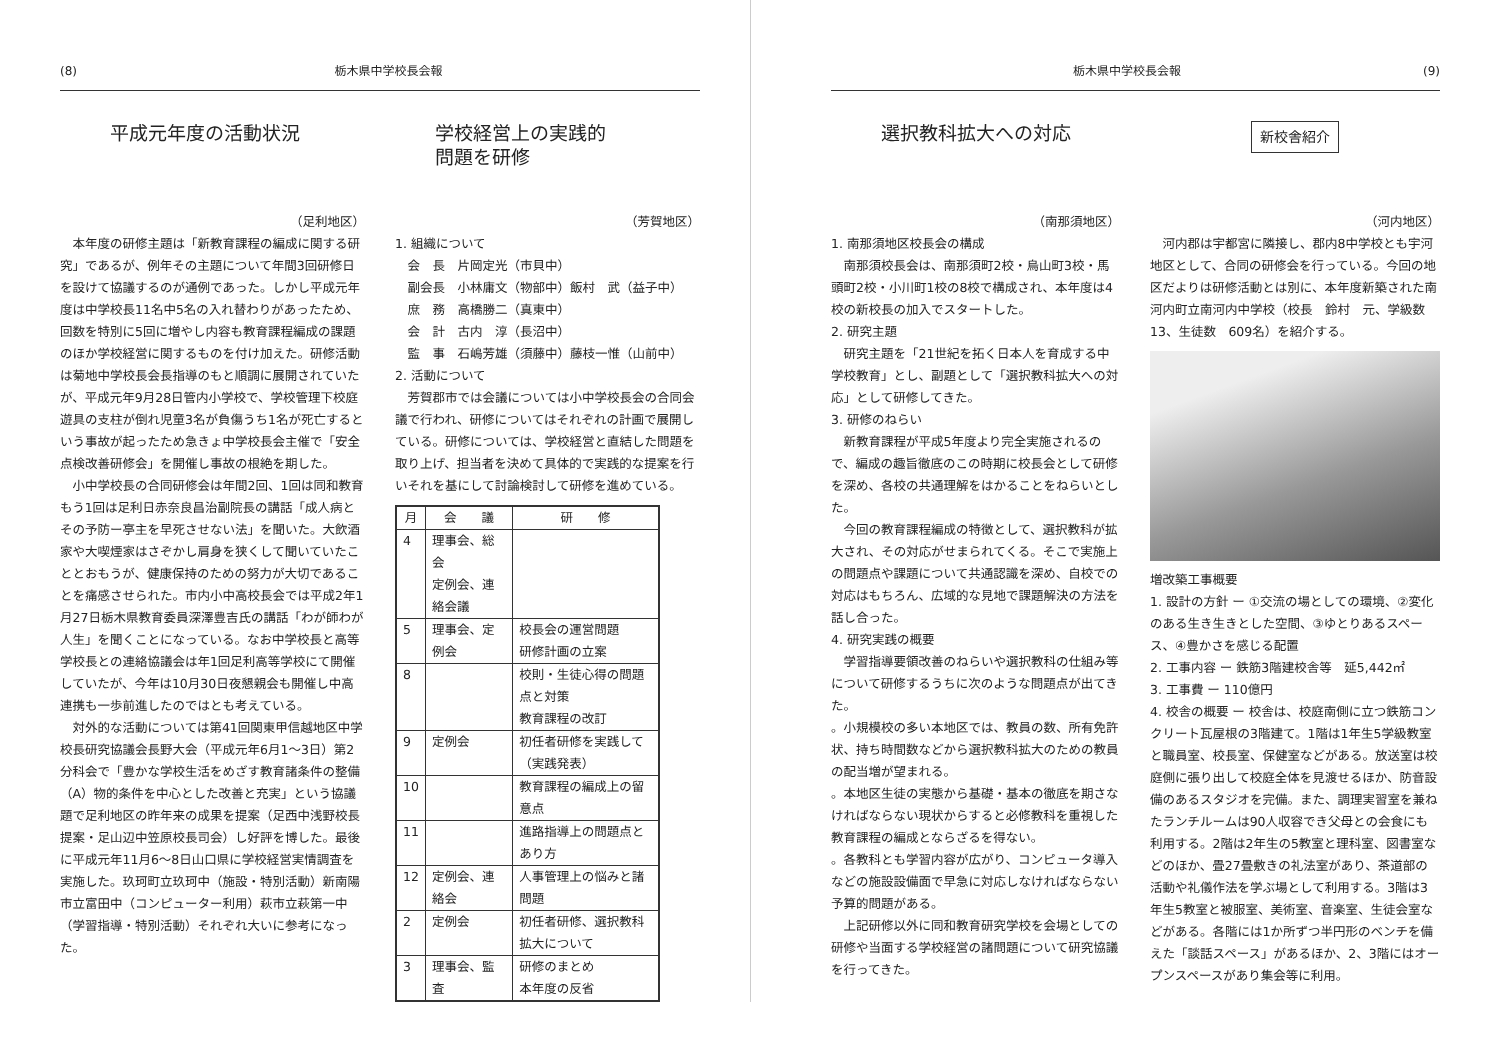(8) 栃木県中学校長会報
平成元年度の活動状況
（足利地区）
本年度の研修主題は「新教育課程の編成に関する研究」であるが、例年その主題について年間3回研修日を設けて協議するのが通例であった。しかし平成元年度は中学校長11名中5名の入れ替わりがあったため、回数を特別に5回に増やし内容も教育課程編成の課題のほか学校経営に関するものを付け加えた。研修活動は菊地中学校長会長指導のもと順調に展開されていたが、平成元年9月28日管内小学校で、学校管理下校庭遊具の支柱が倒れ児童3名が負傷うち1名が死亡するという事故が起ったため急きょ中学校長会主催で「安全点検改善研修会」を開催し事故の根絶を期した。
小中学校長の合同研修会は年間2回、1回は同和教育もう1回は足利日赤奈良昌治副院長の講話「成人病とその予防ー亭主を早死させない法」を聞いた。大飲酒家や大喫煙家はさぞかし肩身を狭くして聞いていたこととおもうが、健康保持のための努力が大切であることを痛感させられた。市内小中高校長会では平成2年1月27日栃木県教育委員深澤豊吉氏の講話「わが師わが人生」を聞くことになっている。なお中学校長と高等学校長との連絡協議会は年1回足利高等学校にて開催していたが、今年は10月30日夜懇親会も開催し中高連携も一歩前進したのではとも考えている。
対外的な活動については第41回関東甲信越地区中学校長研究協議会長野大会（平成元年6月1～3日）第2分科会で「豊かな学校生活をめざす教育諸条件の整備（A）物的条件を中心とした改善と充実」という協議題で足利地区の昨年来の成果を提案（足西中浅野校長提案・足山辺中笠原校長司会）し好評を博した。最後に平成元年11月6～8日山口県に学校経営実情調査を実施した。玖珂町立玖珂中（施設・特別活動）新南陽市立富田中（コンピューター利用）萩市立萩第一中（学習指導・特別活動）それぞれ大いに参考になった。
学校経営上の実践的
問題を研修
（芳賀地区）
1. 組織について
　会　長　片岡定光（市貝中）
　副会長　小林庸文（物部中）飯村　武（益子中）
　庶　務　高橋勝二（真東中）
　会　計　古内　淳（長沼中）
　監　事　石嶋芳雄（須藤中）藤枝一惟（山前中）
2. 活動について
芳賀郡市では会議については小中学校長会の合同会議で行われ、研修についてはそれぞれの計画で展開している。研修については、学校経営と直結した問題を取り上げ、担当者を決めて具体的で実践的な提案を行いそれを基にして討論検討して研修を進めている。
| 月 | 会 議 | 研 修 |
| --- | --- | --- |
| 4 | 理事会、総会 定例会、連絡会議 | |
| 5 | 理事会、定例会 | 校長会の運営問題 研修計画の立案 |
| 8 | | 校則・生徒心得の問題点と対策 教育課程の改訂 |
| 9 | 定例会 | 初任者研修を実践して（実践発表） |
| 10 | | 教育課程の編成上の留意点 |
| 11 | | 進路指導上の問題点とあり方 |
| 12 | 定例会、連絡会 | 人事管理上の悩みと諸問題 |
| 2 | 定例会 | 初任者研修、選択教科拡大について |
| 3 | 理事会、監査 | 研修のまとめ 本年度の反省 |
栃木県中学校長会報 (9)
選択教科拡大への対応
（南那須地区）
1. 南那須地区校長会の構成
南那須校長会は、南那須町2校・烏山町3校・馬頭町2校・小川町1校の8校で構成され、本年度は4校の新校長の加入でスタートした。
2. 研究主題
研究主題を「21世紀を拓く日本人を育成する中学校教育」とし、副題として「選択教科拡大への対応」として研修してきた。
3. 研修のねらい
新教育課程が平成5年度より完全実施されるので、編成の趣旨徹底のこの時期に校長会として研修を深め、各校の共通理解をはかることをねらいとした。
今回の教育課程編成の特徴として、選択教科が拡大され、その対応がせまられてくる。そこで実施上の問題点や課題について共通認識を深め、自校での対応はもちろん、広域的な見地で課題解決の方法を話し合った。
4. 研究実践の概要
学習指導要領改善のねらいや選択教科の仕組み等について研修するうちに次のような問題点が出てきた。
。小規模校の多い本地区では、教員の数、所有免許状、持ち時間数などから選択教科拡大のための教員の配当増が望まれる。
。本地区生徒の実態から基礎・基本の徹底を期さなければならない現状からすると必修教科を重視した教育課程の編成とならざるを得ない。
。各教科とも学習内容が広がり、コンピュータ導入などの施設設備面で早急に対応しなければならない予算的問題がある。
上記研修以外に同和教育研究学校を会場としての研修や当面する学校経営の諸問題について研究協議を行ってきた。
新校舎紹介
（河内地区）
河内郡は宇都宮に隣接し、郡内8中学校とも宇河地区として、合同の研修会を行っている。今回の地区だよりは研修活動とは別に、本年度新築された南河内町立南河内中学校（校長　鈴村　元、学級数　13、生徒数　609名）を紹介する。
増改築工事概要
1. 設計の方針 ー ①交流の場としての環境、②変化のある生き生きとした空間、③ゆとりあるスペース、④豊かさを感じる配置
2. 工事内容 ー 鉄筋3階建校舎等　延5,442㎡
3. 工事費 ー 110億円
4. 校舎の概要 ー 校舎は、校庭南側に立つ鉄筋コンクリート瓦屋根の3階建て。1階は1年生5学級教室と職員室、校長室、保健室などがある。放送室は校庭側に張り出して校庭全体を見渡せるほか、防音設備のあるスタジオを完備。また、調理実習室を兼ねたランチルームは90人収容でき父母との会食にも利用する。2階は2年生の5教室と理科室、図書室などのほか、畳27畳敷きの礼法室があり、茶道部の活動や礼儀作法を学ぶ場として利用する。3階は3年生5教室と被服室、美術室、音楽室、生徒会室などがある。各階には1か所ずつ半円形のベンチを備えた「談話スペース」があるほか、2、3階にはオープンスペースがあり集会等に利用。